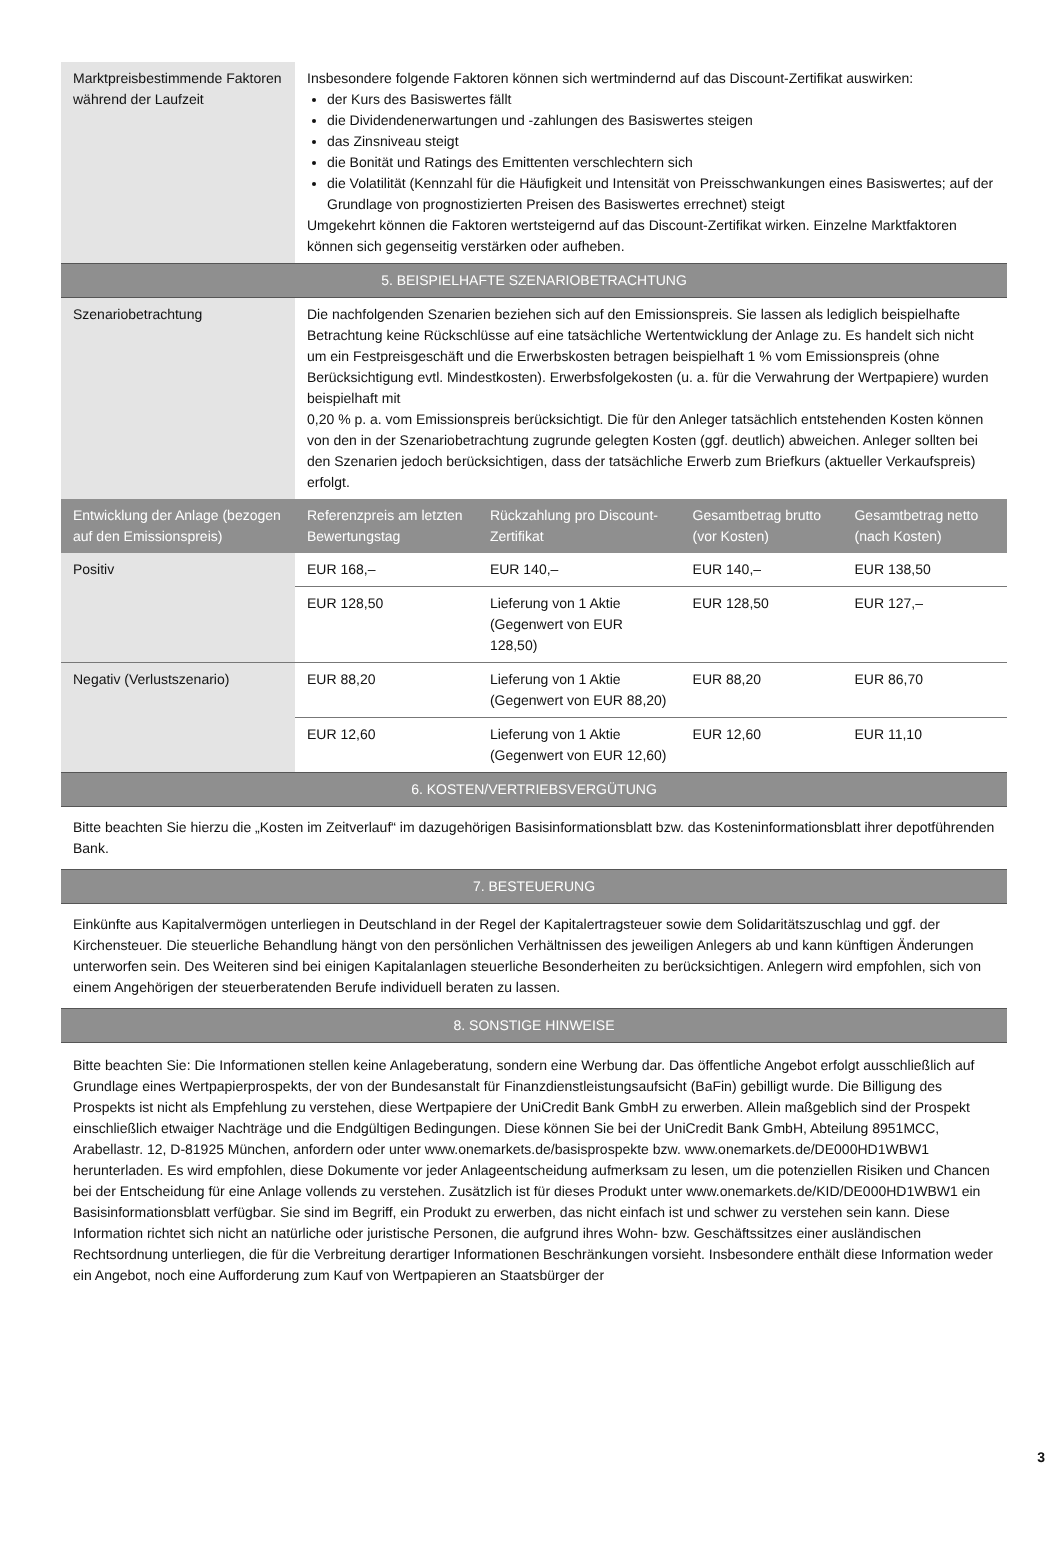| Marktpreisbestimmende Faktoren während der Laufzeit | Insbesondere folgende Faktoren können sich wertmindernd auf das Discount-Zertifikat auswirken: der Kurs des Basiswertes fällt die Dividendenerwartungen und -zahlungen des Basiswertes steigen das Zinsniveau steigt die Bonität und Ratings des Emittenten verschlechtern sich die Volatilität (Kennzahl für die Häufigkeit und Intensität von Preisschwankungen eines Basiswertes; auf der Grundlage von prognostizierten Preisen des Basiswertes errechnet) steigt Umgekehrt können die Faktoren wertsteigernd auf das Discount-Zertifikat wirken. Einzelne Marktfaktoren können sich gegenseitig verstärken oder aufheben. |
| 5. BEISPIELHAFTE SZENARIOBETRACHTUNG | |
| Szenariobetrachtung | Die nachfolgenden Szenarien beziehen sich auf den Emissionspreis. Sie lassen als lediglich beispielhafte Betrachtung keine Rückschlüsse auf eine tatsächliche Wertentwicklung der Anlage zu. Es handelt sich nicht um ein Festpreisgeschäft und die Erwerbskosten betragen beispielhaft 1 % vom Emissionspreis (ohne Berücksichtigung evtl. Mindestkosten). Erwerbsfolgekosten (u. a. für die Verwahrung der Wertpapiere) wurden beispielhaft mit 0,20 % p. a. vom Emissionspreis berücksichtigt. Die für den Anleger tatsächlich entstehenden Kosten können von den in der Szenariobetrachtung zugrunde gelegten Kosten (ggf. deutlich) abweichen. Anleger sollten bei den Szenarien jedoch berücksichtigen, dass der tatsächliche Erwerb zum Briefkurs (aktueller Verkaufspreis) erfolgt. |
| Entwicklung der Anlage (bezogen auf den Emissionspreis) | Referenzpreis am letzten Bewertungstag | Rückzahlung pro Discount-Zertifikat | Gesamtbetrag brutto (vor Kosten) | Gesamtbetrag netto (nach Kosten) |
| --- | --- | --- | --- | --- |
| Positiv | EUR 168,– | EUR 140,– | EUR 140,– | EUR 138,50 |
| | EUR 128,50 | Lieferung von 1 Aktie (Gegenwert von EUR 128,50) | EUR 128,50 | EUR 127,– |
| Negativ (Verlustszenario) | EUR 88,20 | Lieferung von 1 Aktie (Gegenwert von EUR 88,20) | EUR 88,20 | EUR 86,70 |
| | EUR 12,60 | Lieferung von 1 Aktie (Gegenwert von EUR 12,60) | EUR 12,60 | EUR 11,10 |
| 6. KOSTEN/VERTRIEBSVERGÜTUNG |
| Bitte beachten Sie hierzu die „Kosten im Zeitverlauf“ im dazugehörigen Basisinformationsblatt bzw. das Kosteninformationsblatt ihrer depotführenden Bank. |
| 7. BESTEUERUNG |
| Einkünfte aus Kapitalvermögen unterliegen in Deutschland in der Regel der Kapitalertragsteuer sowie dem Solidaritätszuschlag und ggf. der Kirchensteuer. Die steuerliche Behandlung hängt von den persönlichen Verhältnissen des jeweiligen Anlegers ab und kann künftigen Änderungen unterworfen sein. Des Weiteren sind bei einigen Kapitalanlagen steuerliche Besonderheiten zu berücksichtigen. Anlegern wird empfohlen, sich von einem Angehörigen der steuerberatenden Berufe individuell beraten zu lassen. |
| 8. SONSTIGE HINWEISE |
| Bitte beachten Sie: Die Informationen stellen keine Anlageberatung, sondern eine Werbung dar. Das öffentliche Angebot erfolgt ausschließlich auf Grundlage eines Wertpapierprospekts, der von der Bundesanstalt für Finanzdienstleistungsaufsicht (BaFin) gebilligt wurde. Die Billigung des Prospekts ist nicht als Empfehlung zu verstehen, diese Wertpapiere der UniCredit Bank GmbH zu erwerben. Allein maßgeblich sind der Prospekt einschließlich etwaiger Nachträge und die Endgültigen Bedingungen. Diese können Sie bei der UniCredit Bank GmbH, Abteilung 8951MCC, Arabellastr. 12, D-81925 München, anfordern oder unter www.onemarkets.de/basisprospekte bzw. www.onemarkets.de/DE000HD1WBW1 herunterladen. Es wird empfohlen, diese Dokumente vor jeder Anlageentscheidung aufmerksam zu lesen, um die potenziellen Risiken und Chancen bei der Entscheidung für eine Anlage vollends zu verstehen. Zusätzlich ist für dieses Produkt unter www.onemarkets.de/KID/DE000HD1WBW1 ein Basisinformationsblatt verfügbar. Sie sind im Begriff, ein Produkt zu erwerben, das nicht einfach ist und schwer zu verstehen sein kann. Diese Information richtet sich nicht an natürliche oder juristische Personen, die aufgrund ihres Wohn- bzw. Geschäftssitzes einer ausländischen Rechtsordnung unterliegen, die für die Verbreitung derartiger Informationen Beschränkungen vorsieht. Insbesondere enthält diese Information weder ein Angebot, noch eine Aufforderung zum Kauf von Wertpapieren an Staatsbürger der |
3